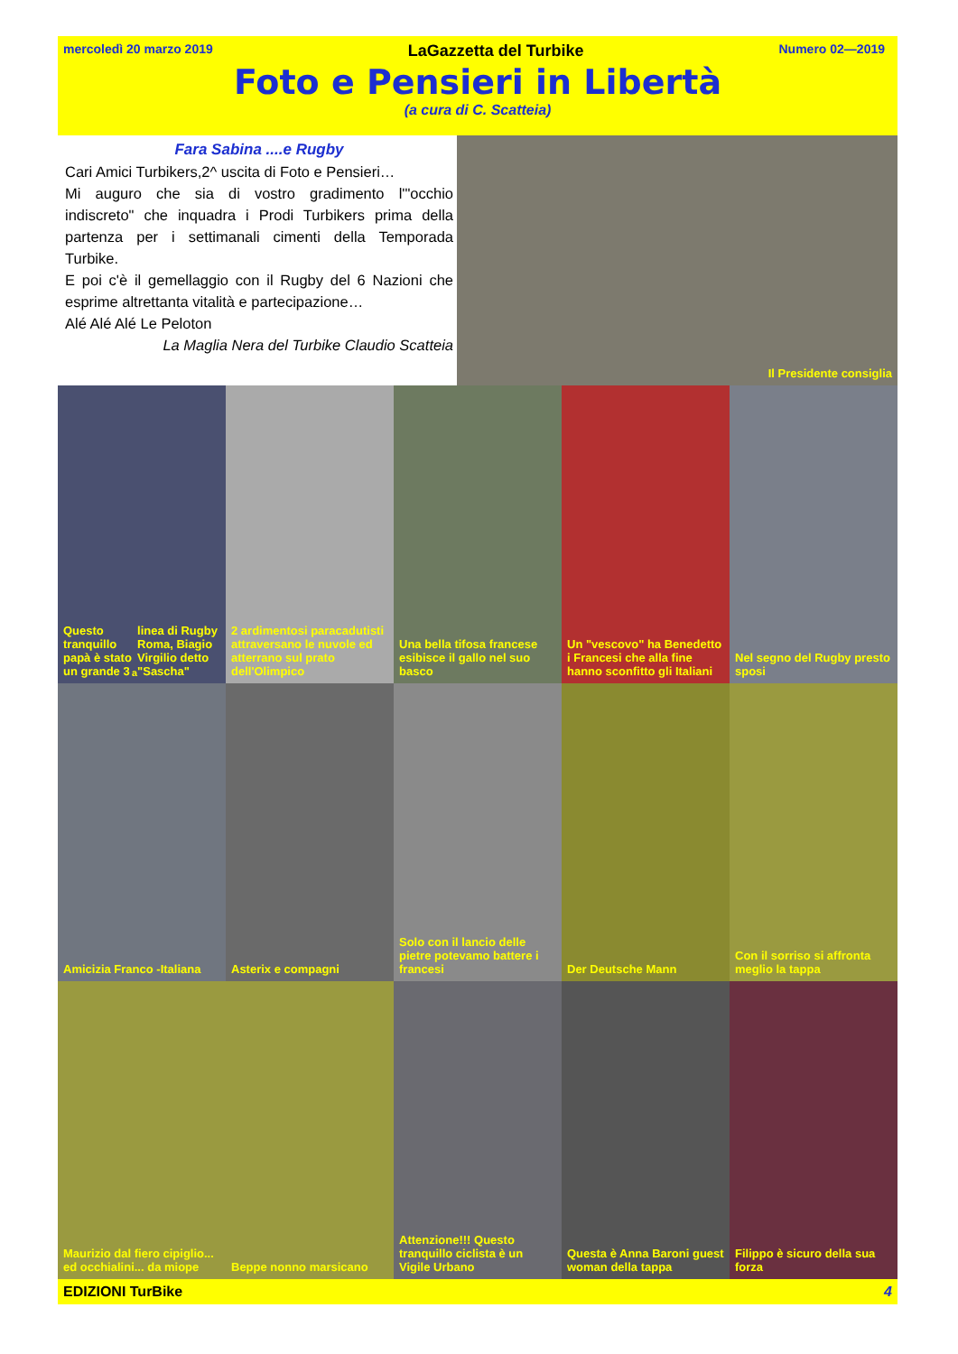mercoledì 20 marzo 2019 LaGazzetta del Turbike Numero 02—2019
Foto e Pensieri in Libertà
(a cura di C. Scatteia)
Fara Sabina ....e Rugby
Cari Amici Turbikers,2^ uscita di Foto e Pensieri…
Mi auguro che sia di vostro gradimento l'"occhio indiscreto" che inquadra i Prodi Turbikers prima della partenza per i settimanali cimenti della Temporada Turbike.
E poi c'è il gemellaggio con il Rugby del 6 Nazioni che esprime altrettanta vitalità e partecipazione…
Alé Alé Alé Le Peloton
La Maglia Nera del Turbike Claudio Scatteia
Il Presidente consiglia
Questo tranquillo papà è stato un grande 3<sup>a</sup> linea di Rugby Roma, Biagio Virgilio detto "Sascha"
2 ardimentosi paracadutisti attraversano le nuvole ed atterrano sul prato dell'Olimpico
Una bella tifosa francese esibisce il gallo nel suo basco
Un "vescovo" ha Benedetto i Francesi che alla fine hanno sconfitto gli Italiani
Nel segno del Rugby presto sposi
Amicizia Franco -Italiana Asterix e compagni Solo con il lancio delle pietre potevamo battere i francesi
Der Deutsche Mann Con il sorriso si affronta meglio la tappa
Maurizio dal fiero cipiglio... ed occhialini... da miope
Beppe nonno marsicano Attenzione!!! Questo tranquillo ciclista è un Vigile Urbano
Questa è Anna Baroni guest woman della tappa
Filippo è sicuro della sua forza
EDIZIONI TurBike 4